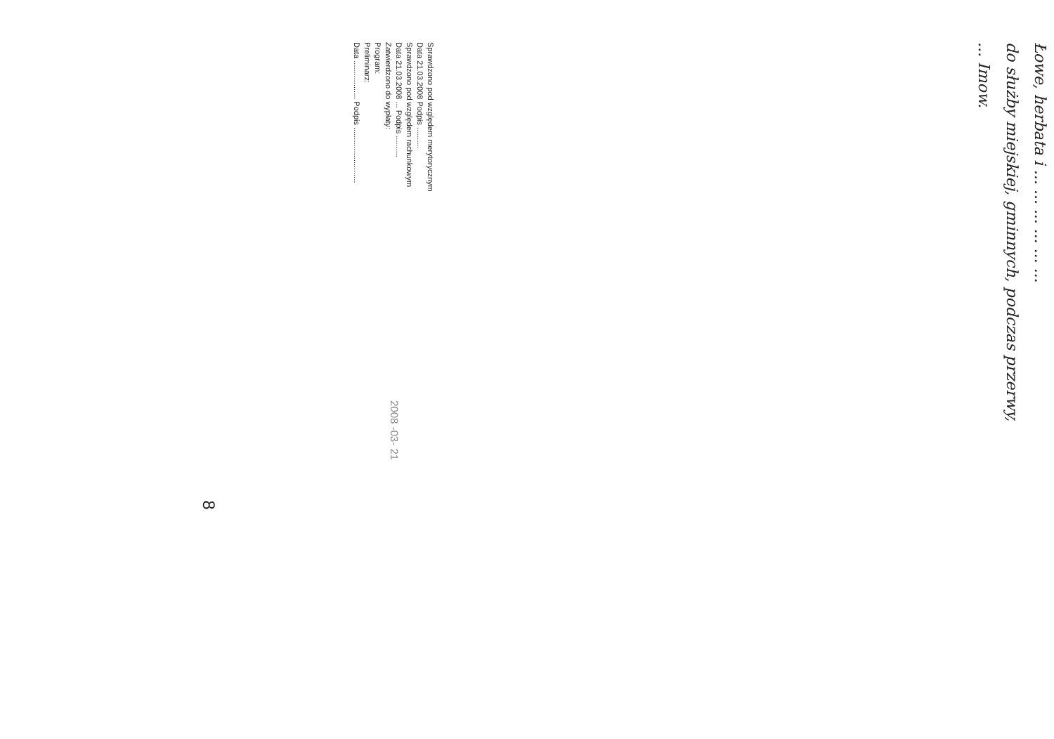Łowe, herbata i ... ... ... ... ... ...
do służby miejskiej, gminnych, podczas przerwy,
... Imow.
Sprawdzono pod względem merytorycznym
Data 21.03.2008 Podpis ..........
Sprawdzono pod względem rachunkowym
Data 21.03.2008 ... Podpis ..........
Zatwierdzono do wypłaty:
Program:
Preliminarz:
Data .................. Podpis ..........................
2008 -03- 21
8